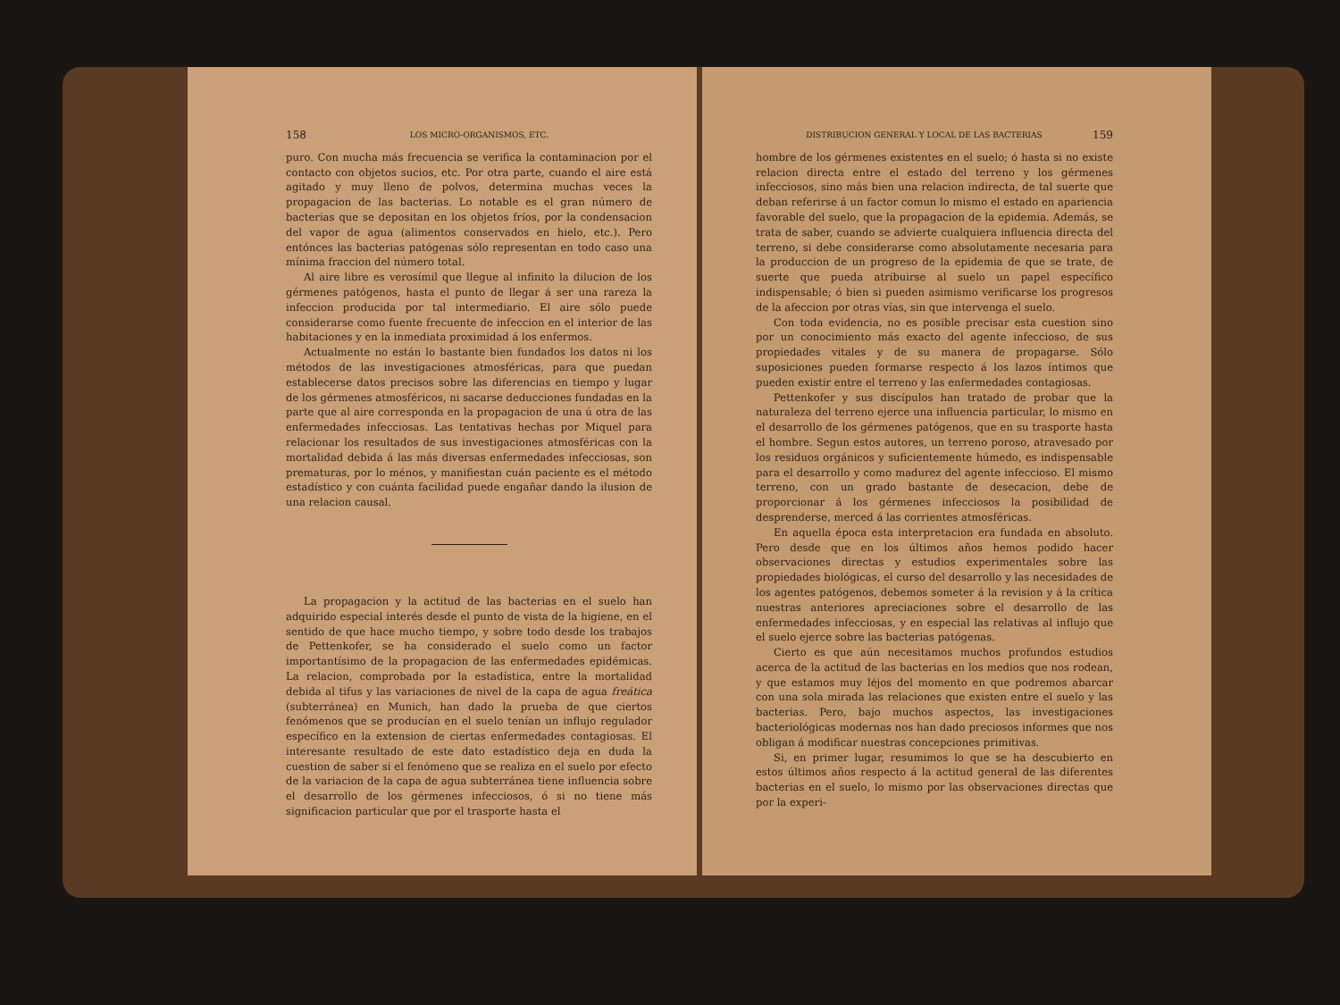158 LOS MICRO-ORGANISMOS, ETC.
puro. Con mucha más frecuencia se verifica la contaminacion por el contacto con objetos sucios, etc. Por otra parte, cuando el aire está agitado y muy lleno de polvos, determina muchas veces la propagacion de las bacterias. Lo notable es el gran número de bacterias que se depositan en los objetos fríos, por la condensacion del vapor de agua (alimentos conservados en hielo, etc.). Pero entónces las bacterias patógenas sólo representan en todo caso una mínima fraccion del número total.
Al aire libre es verosímil que llegue al infinito la dilucion de los gérmenes patógenos, hasta el punto de llegar á ser una rareza la infeccion producida por tal intermediario. El aire sólo puede considerarse como fuente frecuente de infeccion en el interior de las habitaciones y en la inmediata proximidad á los enfermos.
Actualmente no están lo bastante bien fundados los datos ni los métodos de las investigaciones atmosféricas, para que puedan establecerse datos precisos sobre las diferencias en tiempo y lugar de los gérmenes atmosféricos, ni sacarse deducciones fundadas en la parte que al aire corresponda en la propagacion de una ú otra de las enfermedades infecciosas. Las tentativas hechas por Miquel para relacionar los resultados de sus investigaciones atmosféricas con la mortalidad debida á las más diversas enfermedades infecciosas, son prematuras, por lo ménos, y manifiestan cuán paciente es el método estadístico y con cuánta facilidad puede engañar dando la ilusion de una relacion causal.
La propagacion y la actitud de las bacterias en el suelo han adquirido especial interés desde el punto de vista de la higiene, en el sentido de que hace mucho tiempo, y sobre todo desde los trabajos de Pettenkofer, se ha considerado el suelo como un factor importantísimo de la propagacion de las enfermedades epidémicas. La relacion, comprobada por la estadística, entre la mortalidad debida al tifus y las variaciones de nivel de la capa de agua freática (subterránea) en Munich, han dado la prueba de que ciertos fenómenos que se producían en el suelo tenían un influjo regulador específico en la extension de ciertas enfermedades contagiosas. El interesante resultado de este dato estadístico deja en duda la cuestion de saber si el fenómeno que se realiza en el suelo por efecto de la variacion de la capa de agua subterránea tiene influencia sobre el desarrollo de los gérmenes infecciosos, ó si no tiene más significacion particular que por el trasporte hasta el
DISTRIBUCION GENERAL Y LOCAL DE LAS BACTERIAS 159
hombre de los gérmenes existentes en el suelo; ó hasta si no existe relacion directa entre el estado del terreno y los gérmenes infecciosos, sino más bien una relacion indirecta, de tal suerte que deban referirse á un factor comun lo mismo el estado en apariencia favorable del suelo, que la propagacion de la epidemia. Además, se trata de saber, cuando se advierte cualquiera influencia directa del terreno, si debe considerarse como absolutamente necesaria para la produccion de un progreso de la epidemia de que se trate, de suerte que pueda atribuirse al suelo un papel específico indispensable; ó bien si pueden asimismo verificarse los progresos de la afeccion por otras vías, sin que intervenga el suelo.
Con toda evidencia, no es posible precisar esta cuestion sino por un conocimiento más exacto del agente infeccioso, de sus propiedades vitales y de su manera de propagarse. Sólo suposiciones pueden formarse respecto á los lazos íntimos que pueden existir entre el terreno y las enfermedades contagiosas.
Pettenkofer y sus discípulos han tratado de probar que la naturaleza del terreno ejerce una influencia particular, lo mismo en el desarrollo de los gérmenes patógenos, que en su trasporte hasta el hombre. Segun estos autores, un terreno poroso, atravesado por los residuos orgánicos y suficientemente húmedo, es indispensable para el desarrollo y como madurez del agente infeccioso. El mismo terreno, con un grado bastante de desecacion, debe de proporcionar á los gérmenes infecciosos la posibilidad de desprenderse, merced á las corrientes atmosféricas.
En aquella época esta interpretacion era fundada en absoluto. Pero desde que en los últimos años hemos podido hacer observaciones directas y estudios experimentales sobre las propiedades biológicas, el curso del desarrollo y las necesidades de los agentes patógenos, debemos someter á la revision y á la crítica nuestras anteriores apreciaciones sobre el desarrollo de las enfermedades infecciosas, y en especial las relativas al influjo que el suelo ejerce sobre las bacterias patógenas.
Cierto es que aún necesitamos muchos profundos estudios acerca de la actitud de las bacterias en los medios que nos rodean, y que estamos muy léjos del momento en que podremos abarcar con una sola mirada las relaciones que existen entre el suelo y las bacterias. Pero, bajo muchos aspectos, las investigaciones bacteriológicas modernas nos han dado preciosos informes que nos obligan á modificar nuestras concepciones primitivas.
Si, en primer lugar, resumimos lo que se ha descubierto en estos últimos años respecto á la actitud general de las diferentes bacterias en el suelo, lo mismo por las observaciones directas que por la experi-